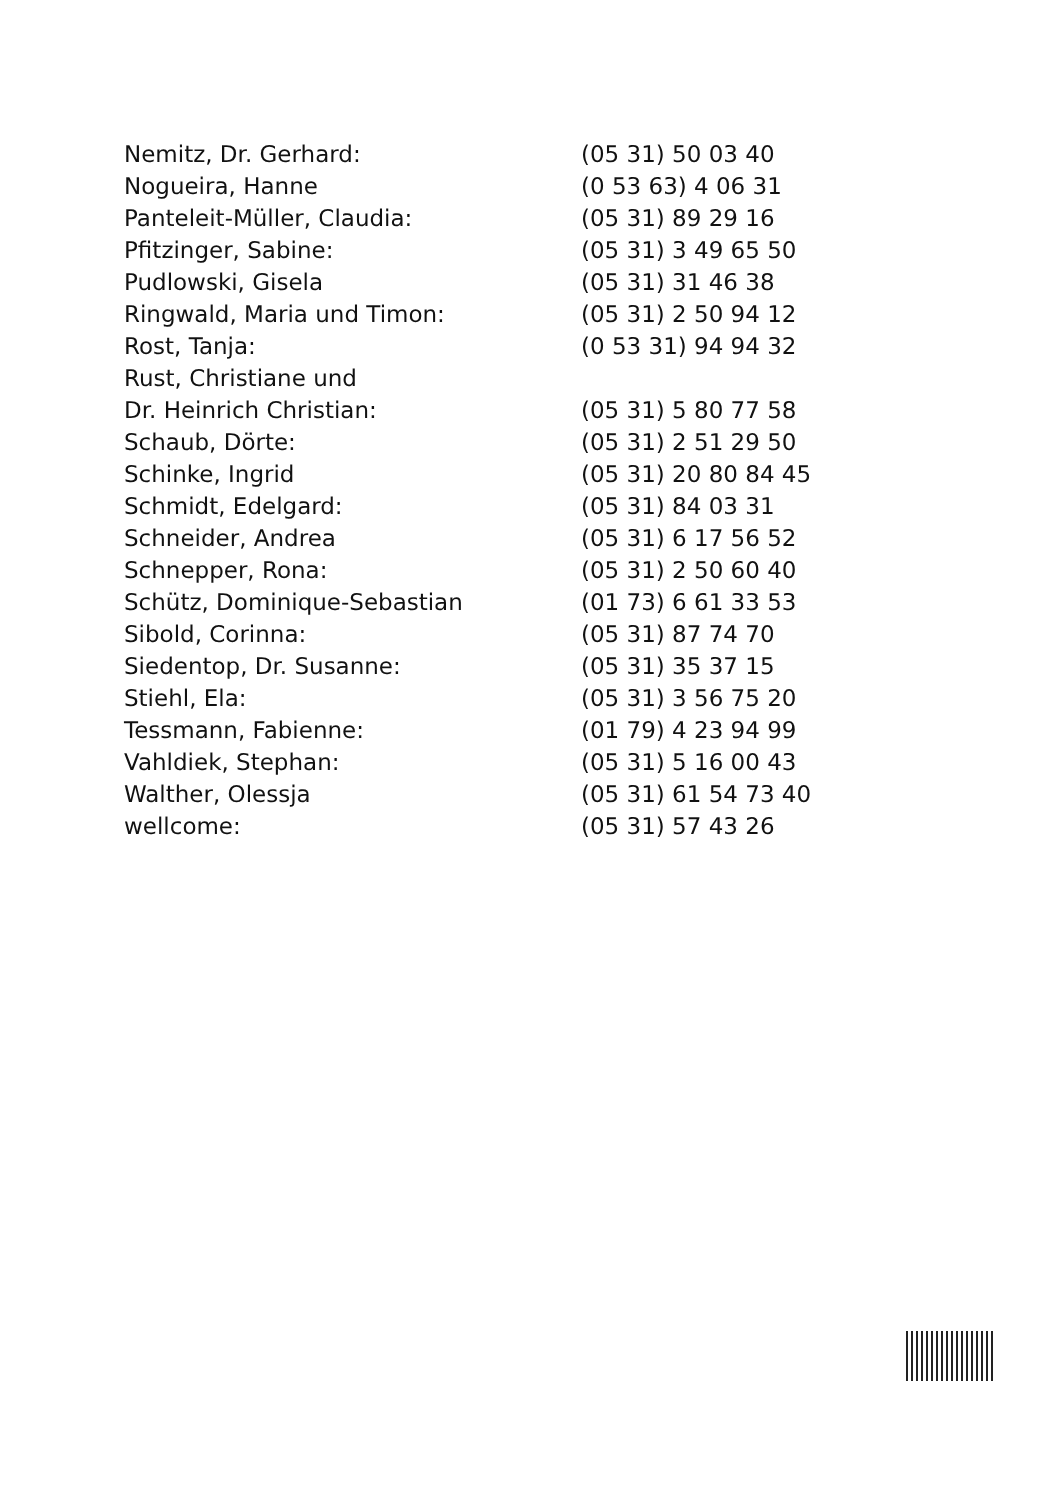| Nemitz, Dr. Gerhard: | (05 31) 50 03 40 |
| Nogueira, Hanne | (0 53 63) 4 06 31 |
| Panteleit-Müller, Claudia: | (05 31) 89 29 16 |
| Pfitzinger, Sabine: | (05 31) 3 49 65 50 |
| Pudlowski, Gisela | (05 31) 31 46 38 |
| Ringwald, Maria und Timon: | (05 31) 2 50 94 12 |
| Rost, Tanja: | (0 53 31) 94 94 32 |
| Rust, Christiane und Dr. Heinrich Christian: | (05 31) 5 80 77 58 |
| Schaub, Dörte: | (05 31) 2 51 29 50 |
| Schinke, Ingrid | (05 31) 20 80 84 45 |
| Schmidt, Edelgard: | (05 31) 84 03 31 |
| Schneider, Andrea | (05 31) 6 17 56 52 |
| Schnepper, Rona: | (05 31) 2 50 60 40 |
| Schütz, Dominique-Sebastian | (01 73) 6 61 33 53 |
| Sibold, Corinna: | (05 31) 87 74 70 |
| Siedentop, Dr. Susanne: | (05 31) 35 37 15 |
| Stiehl, Ela: | (05 31) 3 56 75 20 |
| Tessmann, Fabienne: | (01 79) 4 23 94 99 |
| Vahldiek, Stephan: | (05 31) 5 16 00 43 |
| Walther, Olessja | (05 31) 61 54 73 40 |
| wellcome: | (05 31) 57 43 26 |